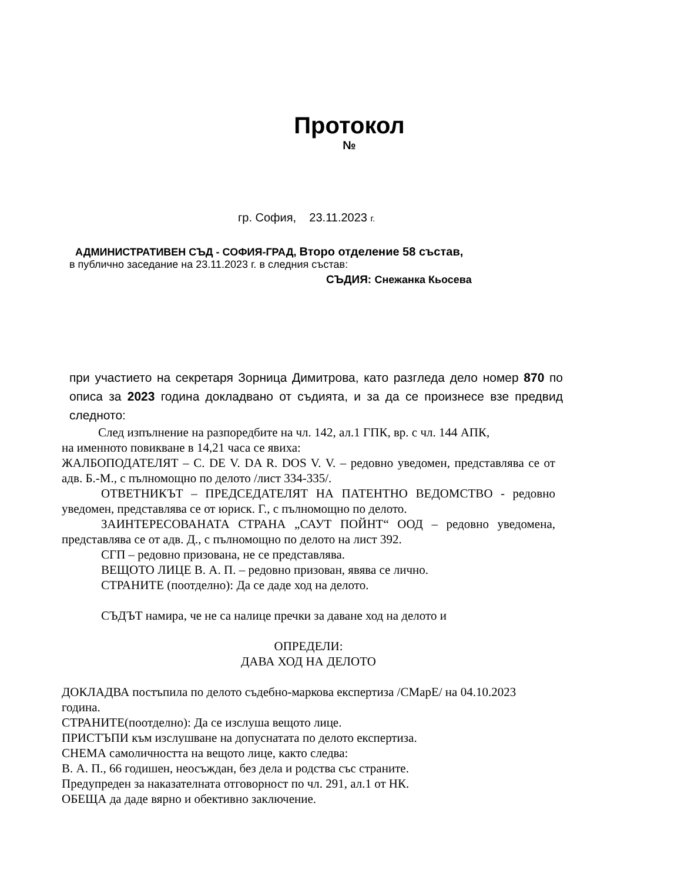Протокол
№
гр. София, 23.11.2023 г.
АДМИНИСТРАТИВЕН СЪД - СОФИЯ-ГРАД, Второ отделение 58 състав,
в публично заседание на 23.11.2023 г. в следния състав:
СЪДИЯ: Снежанка Кьосева
при участието на секретаря Зорница Димитрова, като разгледа дело номер 870 по описа за 2023 година докладвано от съдията, и за да се произнесе взе предвид следното:
След изпълнение на разпоредбите на чл. 142, ал.1 ГПК, вр. с чл. 144 АПК,
на именното повикване в 14,21 часа се явиха:
ЖАЛБОПОДАТЕЛЯТ – C. DE V. DA R. DOS V. V. – редовно уведомен, представлява се от адв. Б.-М., с пълномощно по делото /лист 334-335/.
ОТВЕТНИКЪТ – ПРЕДСЕДАТЕЛЯТ НА ПАТЕНТНО ВЕДОМСТВО - редовно уведомен, представлява се от юриск. Г., с пълномощно по делото.
ЗАИНТЕРЕСОВАНАТА СТРАНА „САУТ ПОЙНТ“ ООД – редовно уведомена, представлява се от адв. Д., с пълномощно по делото на лист 392.
СГП – редовно призована, не се представлява.
ВЕЩОТО ЛИЦЕ В. А. П. – редовно призован, явява се лично.
СТРАНИТЕ (поотделно): Да се даде ход на делото.
СЪДЪТ намира, че не са налице пречки за даване ход на делото и
ОПРЕДЕЛИ:
ДАВА ХОД НА ДЕЛОТО
ДОКЛАДВА постъпила по делото съдебно-маркова експертиза /СМарЕ/ на 04.10.2023 година.
СТРАНИТЕ(поотделно): Да се изслуша вещото лице.
ПРИСТЪПИ към изслушване на допуснатата по делото експертиза.
СНЕМА самоличността на вещото лице, както следва:
В. А. П., 66 годишен, неосъждан, без дела и родства със страните.
Предупреден за наказателната отговорност по чл. 291, ал.1 от НК.
ОБЕЩА да даде вярно и обективно заключение.